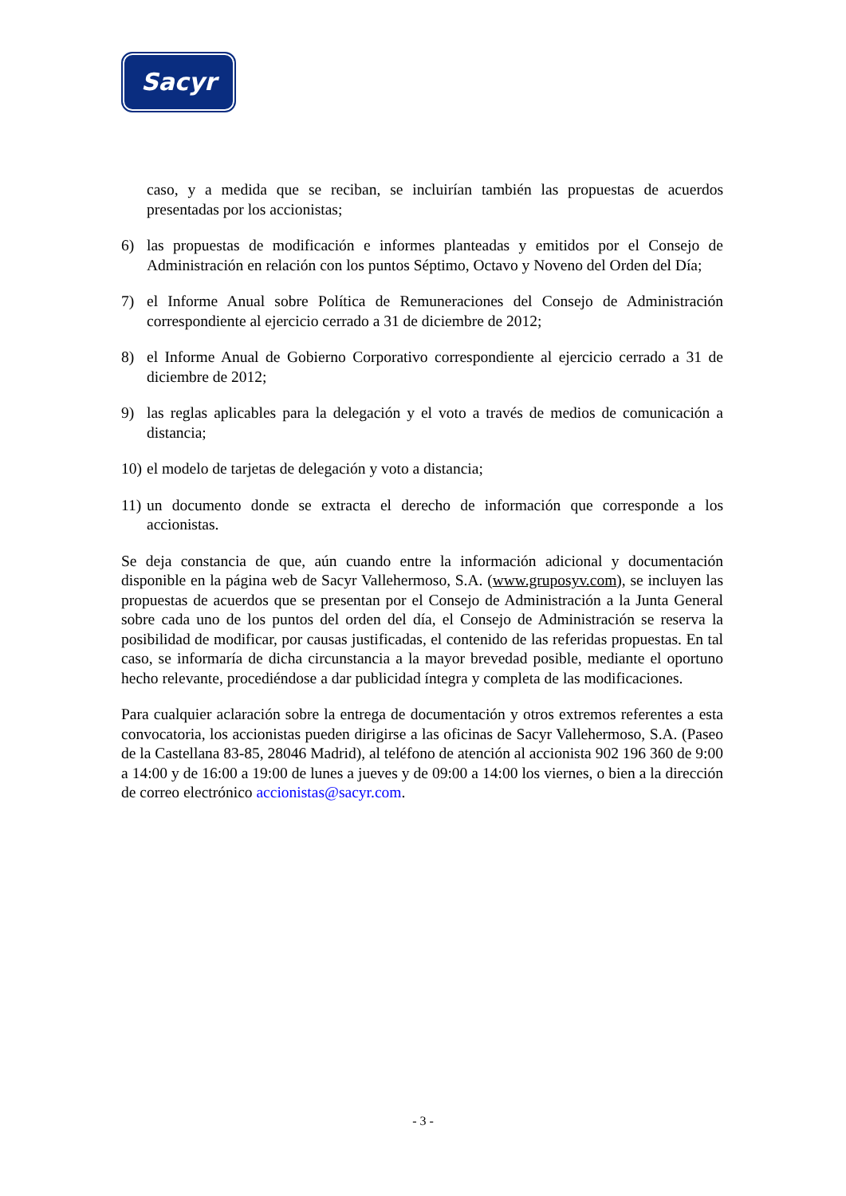Sacyr
caso, y a medida que se reciban, se incluirían también las propuestas de acuerdos presentadas por los accionistas;
6) las propuestas de modificación e informes planteadas y emitidos por el Consejo de Administración en relación con los puntos Séptimo, Octavo y Noveno del Orden del Día;
7) el Informe Anual sobre Política de Remuneraciones del Consejo de Administración correspondiente al ejercicio cerrado a 31 de diciembre de 2012;
8) el Informe Anual de Gobierno Corporativo correspondiente al ejercicio cerrado a 31 de diciembre de 2012;
9) las reglas aplicables para la delegación y el voto a través de medios de comunicación a distancia;
10)
el modelo de tarjetas de delegación y voto a distancia;
11)
un documento donde se extracta el derecho de información que corresponde a los accionistas.
Se deja constancia de que, aún cuando entre la información adicional y documentación disponible en la página web de Sacyr Vallehermoso, S.A. (www.gruposyv.com), se incluyen las propuestas de acuerdos que se presentan por el Consejo de Administración a la Junta General sobre cada uno de los puntos del orden del día, el Consejo de Administración se reserva la posibilidad de modificar, por causas justificadas, el contenido de las referidas propuestas. En tal caso, se informaría de dicha circunstancia a la mayor brevedad posible, mediante el oportuno hecho relevante, procediéndose a dar publicidad íntegra y completa de las modificaciones.
Para cualquier aclaración sobre la entrega de documentación y otros extremos referentes a esta convocatoria, los accionistas pueden dirigirse a las oficinas de Sacyr Vallehermoso, S.A. (Paseo de la Castellana 83-85, 28046 Madrid), al teléfono de atención al accionista 902 196 360 de 9:00 a 14:00 y de 16:00 a 19:00 de lunes a jueves y de 09:00 a 14:00 los viernes, o bien a la dirección de correo electrónico accionistas@sacyr.com.
- 3 -